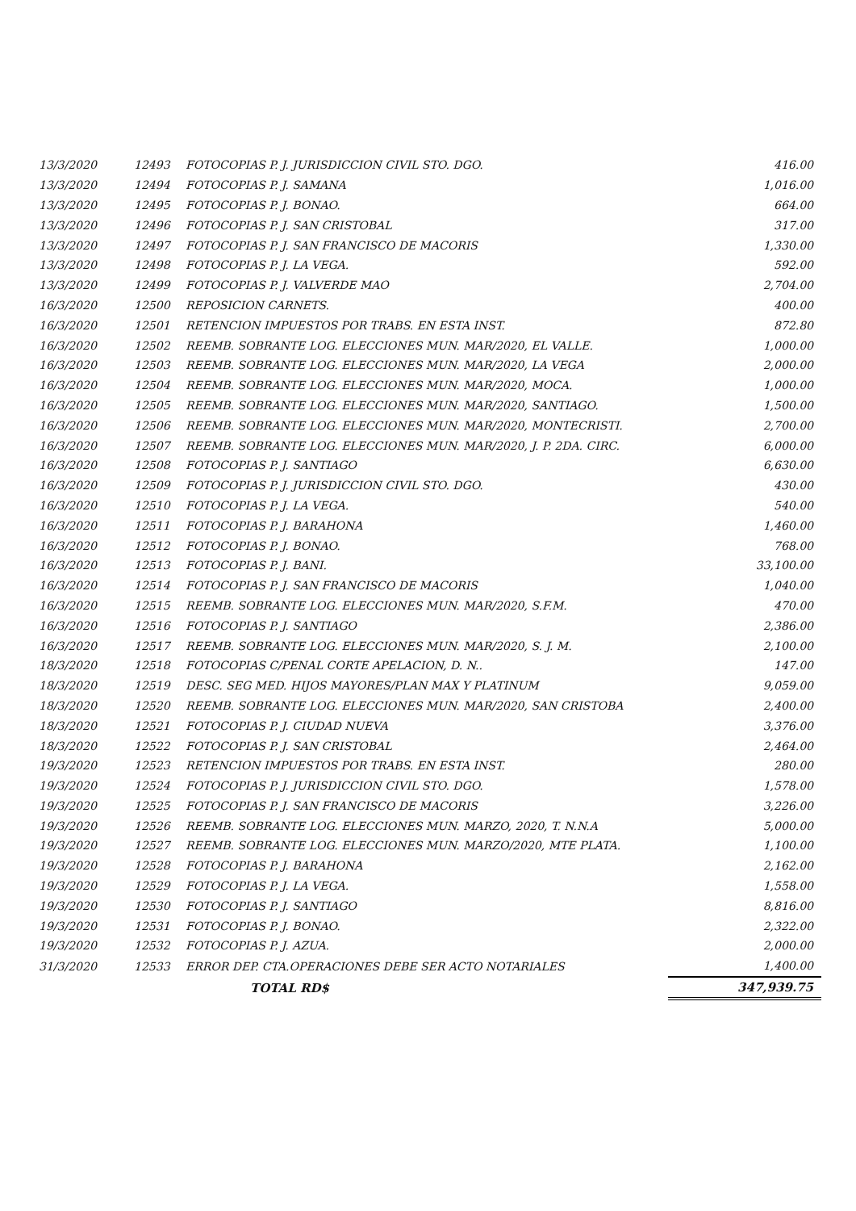| 13/3/2020 | 12493 | FOTOCOPIAS P. J. JURISDICCION CIVIL STO. DGO. | 416.00 |
| 13/3/2020 | 12494 | FOTOCOPIAS P. J. SAMANA | 1,016.00 |
| 13/3/2020 | 12495 | FOTOCOPIAS P. J. BONAO. | 664.00 |
| 13/3/2020 | 12496 | FOTOCOPIAS P. J. SAN CRISTOBAL | 317.00 |
| 13/3/2020 | 12497 | FOTOCOPIAS P. J. SAN FRANCISCO DE MACORIS | 1,330.00 |
| 13/3/2020 | 12498 | FOTOCOPIAS P. J. LA VEGA. | 592.00 |
| 13/3/2020 | 12499 | FOTOCOPIAS P. J. VALVERDE MAO | 2,704.00 |
| 16/3/2020 | 12500 | REPOSICION CARNETS. | 400.00 |
| 16/3/2020 | 12501 | RETENCION IMPUESTOS POR TRABS. EN ESTA INST. | 872.80 |
| 16/3/2020 | 12502 | REEMB. SOBRANTE LOG. ELECCIONES MUN. MAR/2020, EL VALLE. | 1,000.00 |
| 16/3/2020 | 12503 | REEMB. SOBRANTE LOG. ELECCIONES MUN. MAR/2020, LA VEGA | 2,000.00 |
| 16/3/2020 | 12504 | REEMB. SOBRANTE LOG. ELECCIONES MUN. MAR/2020, MOCA. | 1,000.00 |
| 16/3/2020 | 12505 | REEMB. SOBRANTE LOG. ELECCIONES MUN. MAR/2020, SANTIAGO. | 1,500.00 |
| 16/3/2020 | 12506 | REEMB. SOBRANTE LOG. ELECCIONES MUN. MAR/2020, MONTECRISTI. | 2,700.00 |
| 16/3/2020 | 12507 | REEMB. SOBRANTE LOG. ELECCIONES MUN. MAR/2020, J. P. 2DA. CIRC. | 6,000.00 |
| 16/3/2020 | 12508 | FOTOCOPIAS P. J. SANTIAGO | 6,630.00 |
| 16/3/2020 | 12509 | FOTOCOPIAS P. J. JURISDICCION CIVIL STO. DGO. | 430.00 |
| 16/3/2020 | 12510 | FOTOCOPIAS P. J. LA VEGA. | 540.00 |
| 16/3/2020 | 12511 | FOTOCOPIAS P. J. BARAHONA | 1,460.00 |
| 16/3/2020 | 12512 | FOTOCOPIAS P. J. BONAO. | 768.00 |
| 16/3/2020 | 12513 | FOTOCOPIAS P. J. BANI. | 33,100.00 |
| 16/3/2020 | 12514 | FOTOCOPIAS P. J. SAN FRANCISCO DE MACORIS | 1,040.00 |
| 16/3/2020 | 12515 | REEMB. SOBRANTE LOG. ELECCIONES MUN. MAR/2020, S.F.M. | 470.00 |
| 16/3/2020 | 12516 | FOTOCOPIAS P. J. SANTIAGO | 2,386.00 |
| 16/3/2020 | 12517 | REEMB. SOBRANTE LOG. ELECCIONES MUN. MAR/2020, S. J. M. | 2,100.00 |
| 18/3/2020 | 12518 | FOTOCOPIAS C/PENAL CORTE APELACION, D. N.. | 147.00 |
| 18/3/2020 | 12519 | DESC. SEG MED. HIJOS MAYORES/PLAN MAX Y PLATINUM | 9,059.00 |
| 18/3/2020 | 12520 | REEMB. SOBRANTE LOG. ELECCIONES MUN. MAR/2020, SAN CRISTOBA | 2,400.00 |
| 18/3/2020 | 12521 | FOTOCOPIAS P. J. CIUDAD NUEVA | 3,376.00 |
| 18/3/2020 | 12522 | FOTOCOPIAS P. J. SAN CRISTOBAL | 2,464.00 |
| 19/3/2020 | 12523 | RETENCION IMPUESTOS POR TRABS. EN ESTA INST. | 280.00 |
| 19/3/2020 | 12524 | FOTOCOPIAS P. J. JURISDICCION CIVIL STO. DGO. | 1,578.00 |
| 19/3/2020 | 12525 | FOTOCOPIAS P. J. SAN FRANCISCO DE MACORIS | 3,226.00 |
| 19/3/2020 | 12526 | REEMB. SOBRANTE LOG. ELECCIONES MUN. MARZO, 2020, T. N.N.A | 5,000.00 |
| 19/3/2020 | 12527 | REEMB. SOBRANTE LOG. ELECCIONES MUN. MARZO/2020, MTE PLATA. | 1,100.00 |
| 19/3/2020 | 12528 | FOTOCOPIAS P. J. BARAHONA | 2,162.00 |
| 19/3/2020 | 12529 | FOTOCOPIAS P. J. LA VEGA. | 1,558.00 |
| 19/3/2020 | 12530 | FOTOCOPIAS P. J. SANTIAGO | 8,816.00 |
| 19/3/2020 | 12531 | FOTOCOPIAS P. J. BONAO. | 2,322.00 |
| 19/3/2020 | 12532 | FOTOCOPIAS P. J. AZUA. | 2,000.00 |
| 31/3/2020 | 12533 | ERROR DEP. CTA.OPERACIONES DEBE SER ACTO NOTARIALES | 1,400.00 |
| | | TOTAL RD$ | 347,939.75 |